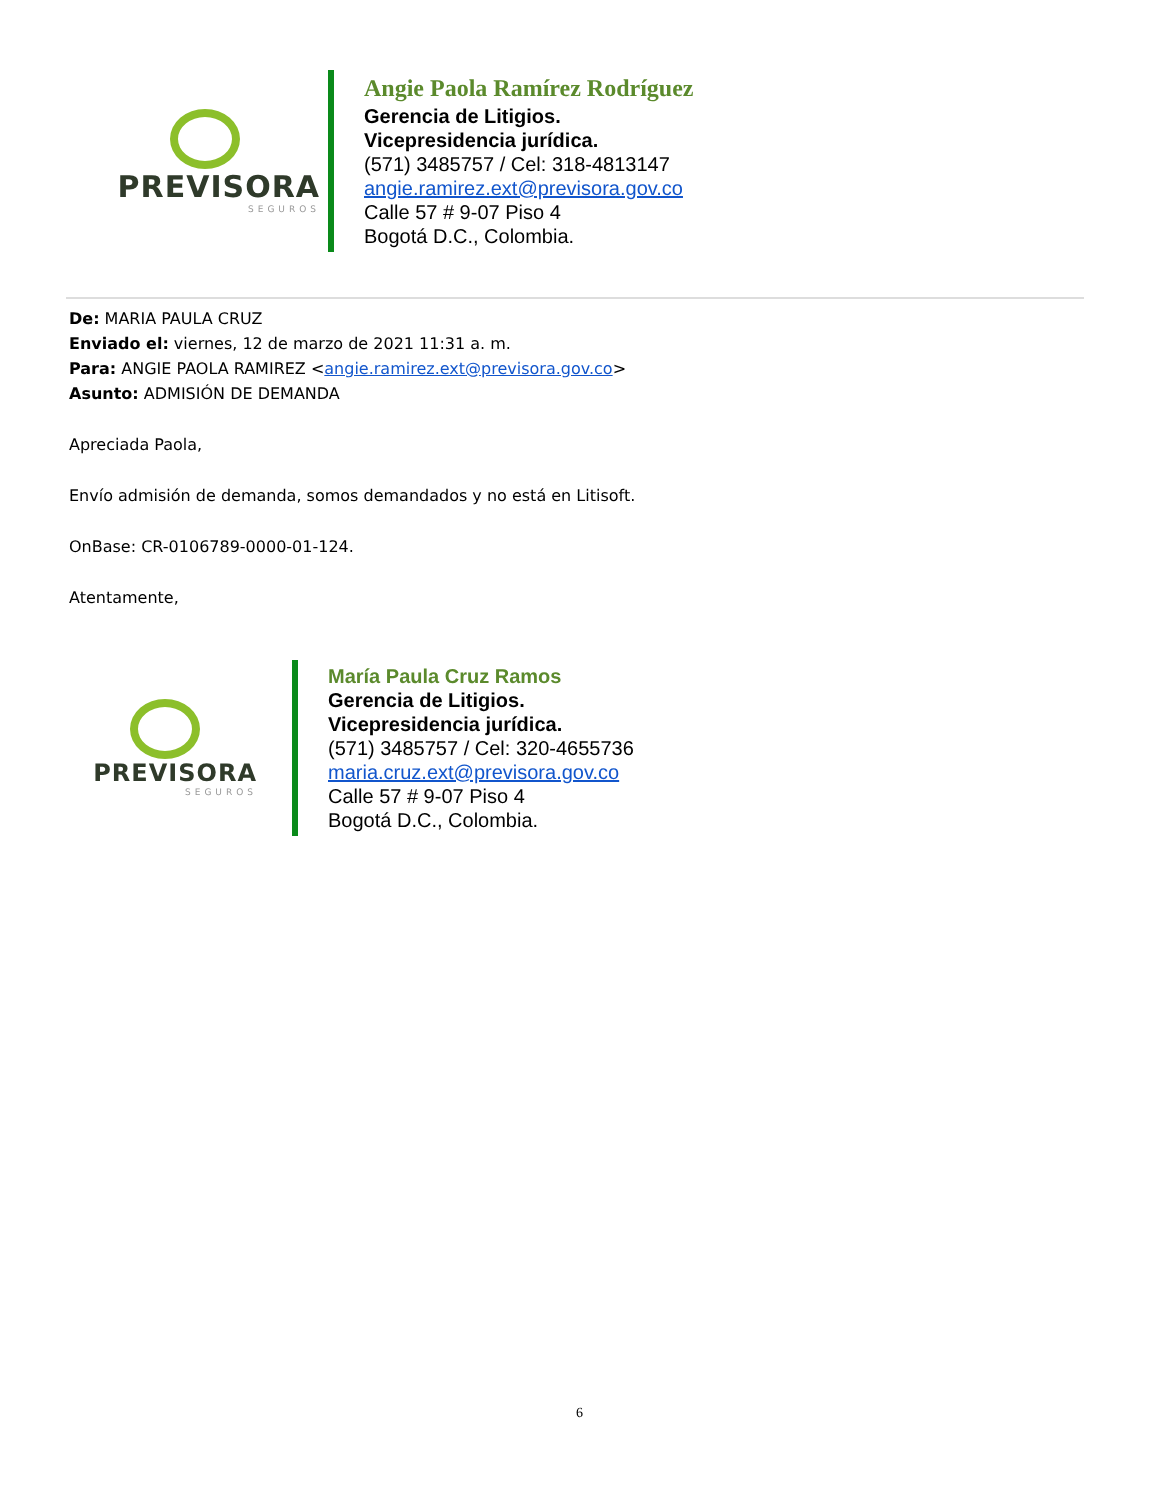PREVISORA
SEGUROS
Angie Paola Ramírez Rodríguez
Gerencia de Litigios.
Vicepresidencia jurídica.
(571) 3485757 / Cel: 318-4813147
angie.ramirez.ext@previsora.gov.co
Calle 57 # 9-07 Piso 4
Bogotá D.C., Colombia.
De: MARIA PAULA CRUZ
Enviado el: viernes, 12 de marzo de 2021 11:31 a. m.
Para: ANGIE PAOLA RAMIREZ <angie.ramirez.ext@previsora.gov.co>
Asunto: ADMISIÓN DE DEMANDA
Apreciada Paola,
Envío admisión de demanda, somos demandados y no está en Litisoft.
OnBase: CR-0106789-0000-01-124.
Atentamente,
PREVISORA
SEGUROS
María Paula Cruz Ramos
Gerencia de Litigios.
Vicepresidencia jurídica.
(571) 3485757 / Cel: 320-4655736
maria.cruz.ext@previsora.gov.co
Calle 57 # 9-07 Piso 4
Bogotá D.C., Colombia.
6